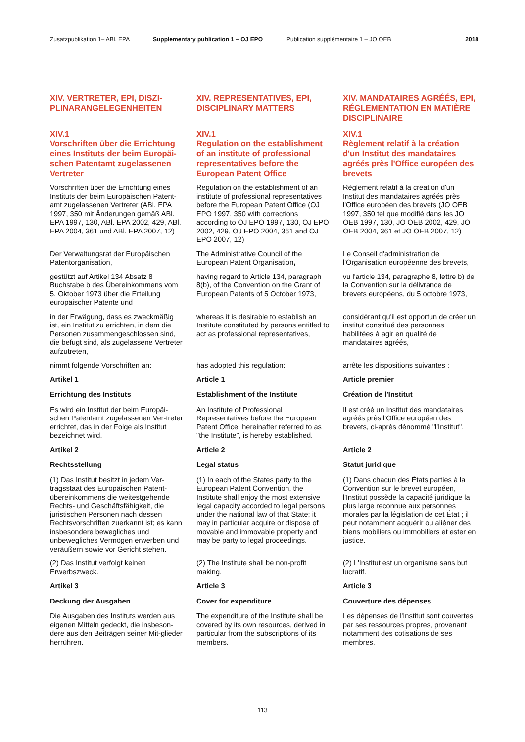Zusatzpublikation 1– ABl. EPA Supplementary publication 1 – OJ EPO Publication supplémentaire 1 – JO OEB 2018
XIV. VERTRETER, EPI, DISZI-
PLINARANGELEGENHEITEN
XIV. REPRESENTATIVES, EPI, DISCIPLINARY MATTERS
XIV. MANDATAIRES AGRÉÉS, EPI, RÉGLEMENTATION EN MATIÈRE DISCIPLINAIRE
XIV.1
Vorschriften über die Errichtung eines Instituts der beim Europäi-schen Patentamt zugelassenen Vertreter
XIV.1
Regulation on the establishment of an institute of professional representatives before the European Patent Office
XIV.1
Règlement relatif à la création d'un Institut des mandataires agréés près l'Office européen des brevets
Vorschriften über die Errichtung eines Instituts der beim Europäischen Patent-amt zugelassenen Vertreter (ABl. EPA 1997, 350 mit Änderungen gemäß ABl. EPA 1997, 130, ABl. EPA 2002, 429, ABl. EPA 2004, 361 und ABl. EPA 2007, 12)
Regulation on the establishment of an institute of professional representatives before the European Patent Office (OJ EPO 1997, 350 with corrections according to OJ EPO 1997, 130, OJ EPO 2002, 429, OJ EPO 2004, 361 and OJ EPO 2007, 12)
Règlement relatif à la création d'un Institut des mandataires agréés près l'Office européen des brevets (JO OEB 1997, 350 tel que modifié dans les JO OEB 1997, 130, JO OEB 2002, 429, JO OEB 2004, 361 et JO OEB 2007, 12)
Der Verwaltungsrat der Europäischen Patentorganisation,
The Administrative Council of the European Patent Organisation,
Le Conseil d'administration de l'Organisation européenne des brevets,
gestützt auf Artikel 134 Absatz 8 Buchstabe b des Übereinkommens vom 5. Oktober 1973 über die Erteilung europäischer Patente und
having regard to Article 134, paragraph 8(b), of the Convention on the Grant of European Patents of 5 October 1973,
vu l'article 134, paragraphe 8, lettre b) de la Convention sur la délivrance de brevets européens, du 5 octobre 1973,
in der Erwägung, dass es zweckmäßig ist, ein Institut zu errichten, in dem die Personen zusammengeschlossen sind, die befugt sind, als zugelassene Vertreter aufzutreten,
whereas it is desirable to establish an Institute constituted by persons entitled to act as professional representatives,
considérant qu'il est opportun de créer un institut constitué des personnes habilitées à agir en qualité de mandataires agréés,
nimmt folgende Vorschriften an:
has adopted this regulation:
arrête les dispositions suivantes :
Artikel 1
Article 1
Article premier
Errichtung des Instituts
Establishment of the Institute
Création de l'Institut
Es wird ein Institut der beim Europäi-schen Patentamt zugelassenen Ver-treter errichtet, das in der Folge als Institut bezeichnet wird.
An Institute of Professional Representatives before the European Patent Office, hereinafter referred to as "the Institute", is hereby established.
Il est créé un Institut des mandataires agréés près l'Office européen des brevets, ci-après dénommé "l'Institut".
Artikel 2
Article 2
Article 2
Rechtsstellung
Legal status
Statut juridique
(1) Das Institut besitzt in jedem Ver-tragsstaat des Europäischen Patent-übereinkommens die weitestgehende Rechts- und Geschäftsfähigkeit, die juristischen Personen nach dessen Rechtsvorschriften zuerkannt ist; es kann insbesondere bewegliches und unbewegliches Vermögen erwerben und veräußern sowie vor Gericht stehen.
(1) In each of the States party to the European Patent Convention, the Institute shall enjoy the most extensive legal capacity accorded to legal persons under the national law of that State; it may in particular acquire or dispose of movable and immovable property and may be party to legal proceedings.
(1) Dans chacun des États parties à la Convention sur le brevet européen, l'Institut possède la capacité juridique la plus large reconnue aux personnes morales par la législation de cet État ; il peut notamment acquérir ou aliéner des biens mobiliers ou immobiliers et ester en justice.
(2) Das Institut verfolgt keinen Erwerbszweck.
(2) The Institute shall be non-profit making.
(2) L'Institut est un organisme sans but lucratif.
Artikel 3
Article 3
Article 3
Deckung der Ausgaben
Cover for expenditure
Couverture des dépenses
Die Ausgaben des Instituts werden aus eigenen Mitteln gedeckt, die insbeson-dere aus den Beiträgen seiner Mit-glieder herrühren.
The expenditure of the Institute shall be covered by its own resources, derived in particular from the subscriptions of its members.
Les dépenses de l'Institut sont couvertes par ses ressources propres, provenant notamment des cotisations de ses membres.
113